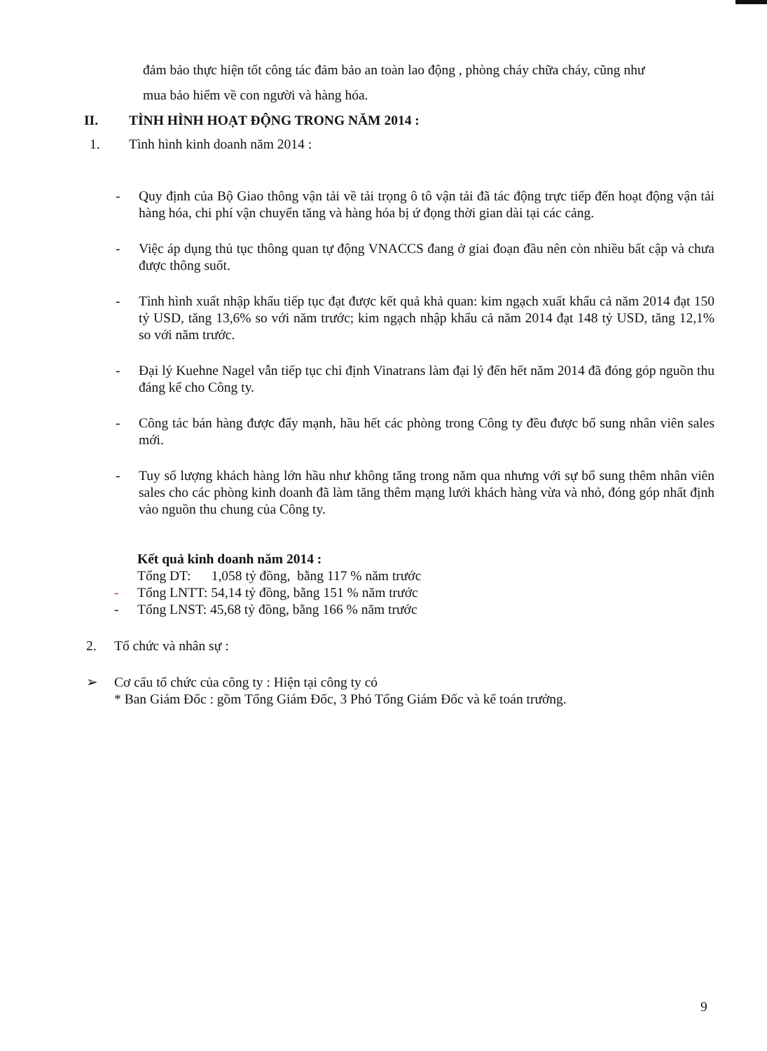đảm bảo thực hiện tốt công tác đảm bảo an toàn lao động , phòng cháy chữa cháy, cũng như
mua bảo hiểm về con người và hàng hóa.
II. TÌNH HÌNH HOẠT ĐỘNG TRONG NĂM 2014 :
1. Tình hình kinh doanh năm 2014 :
- Quy định của Bộ Giao thông vận tải về tải trọng ô tô vận tải đã tác động trực tiếp đến hoạt động vận tải hàng hóa, chi phí vận chuyển tăng và hàng hóa bị ứ đọng thời gian dài tại các cảng.
- Việc áp dụng thủ tục thông quan tự động VNACCS đang ở giai đoạn đầu nên còn nhiều bất cập và chưa được thông suốt.
- Tình hình xuất nhập khẩu tiếp tục đạt được kết quả khả quan: kim ngạch xuất khẩu cả năm 2014 đạt 150 tỷ USD, tăng 13,6% so với năm trước; kim ngạch nhập khẩu cả năm 2014 đạt 148 tỷ USD, tăng 12,1% so với năm trước.
- Đại lý Kuehne Nagel vẫn tiếp tục chỉ định Vinatrans làm đại lý đến hết năm 2014 đã đóng góp nguồn thu đáng kể cho Công ty.
- Công tác bán hàng được đẩy mạnh, hầu hết các phòng trong Công ty đều được bổ sung nhân viên sales mới.
- Tuy số lượng khách hàng lớn hầu như không tăng trong năm qua nhưng với sự bổ sung thêm nhân viên sales cho các phòng kinh doanh đã làm tăng thêm mạng lưới khách hàng vừa và nhỏ, đóng góp nhất định vào nguồn thu chung của Công ty.
Kết quả kinh doanh năm 2014 :
Tổng DT: 1,058 tỷ đồng, bằng 117 % năm trước
- Tổng LNTT: 54,14 tỷ đồng, bằng 151 % năm trước
- Tổng LNST: 45,68 tỷ đồng, bằng 166 % năm trước
2. Tổ chức và nhân sự :
➢ Cơ cấu tổ chức của công ty : Hiện tại công ty có
* Ban Giám Đốc : gồm Tổng Giám Đốc, 3 Phó Tổng Giám Đốc và kế toán trưởng.
9